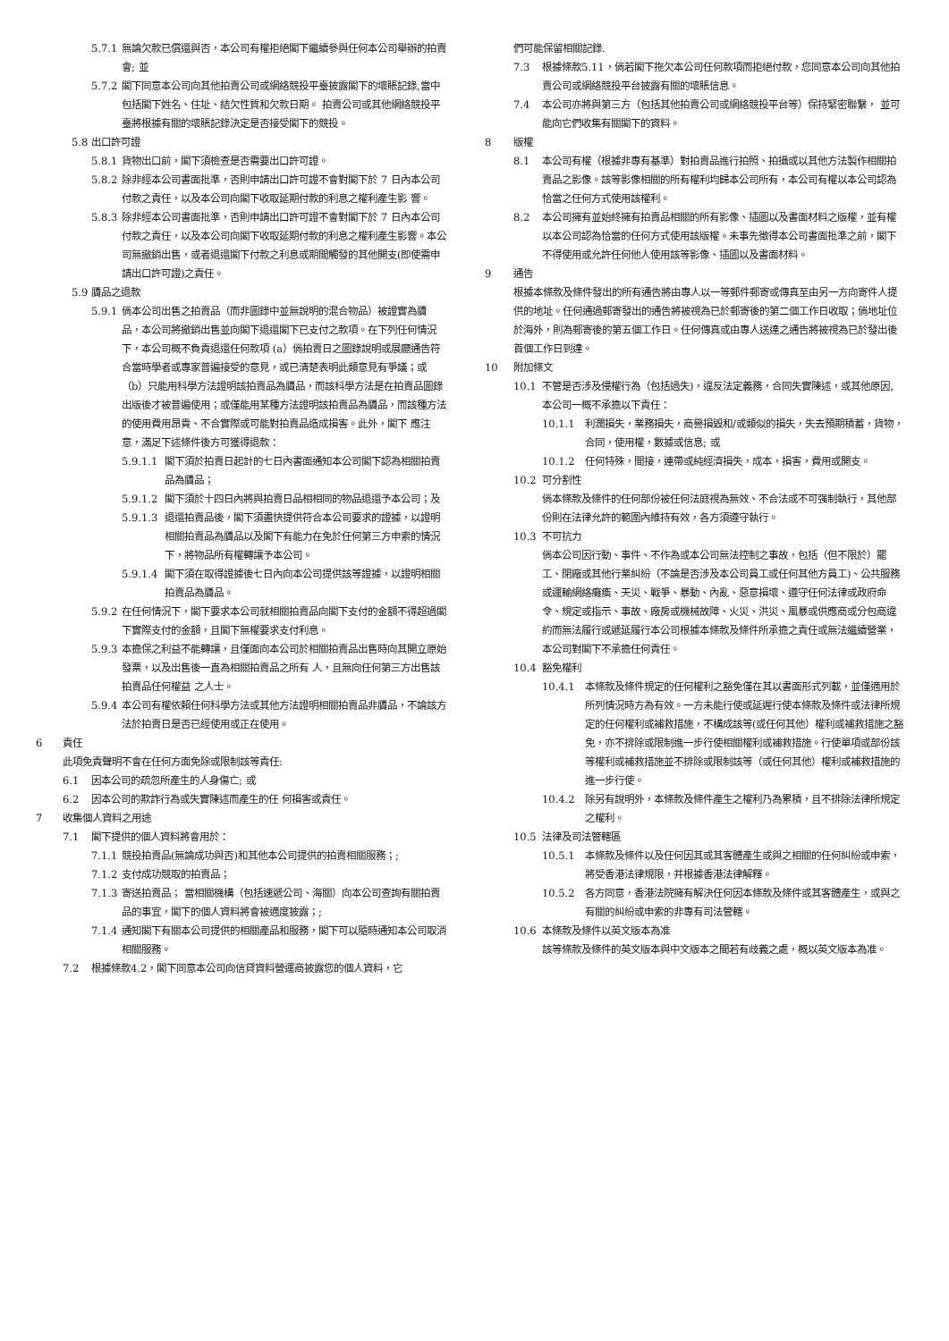5.7.1 無論欠款已償還與否，本公司有權拒絕閣下繼續參與任何本公司舉辦的拍賣會; 並
5.7.2 閣下同意本公司向其他拍賣公司或網絡競投平臺披露閣下的壞賬記錄,當中包括閣下姓名、住址、結欠性質和欠款日期。 拍賣公司或其他網絡競投平臺將根據有關的壞賬記錄決定是否接受閣下的競投。
5.8 出口許可證
5.8.1 貨物出口前，閣下須檢查是否需要出口許可證。
5.8.2 除非經本公司書面批準，否則申請出口許可證不會對閣下於 7 日內本公司付款之責任，以及本公司向閣下收取延期付款的利息之權利產生影 響。
5.8.3 除非經本公司書面批準，否則申請出口許可證不會對閣下於 7 日內本公司付款之責任，以及本公司向閣下收取延期付款的利息之權利產生影響。本公司無撤銷出售，或者退還閣下付款之利息或期間觸發的其他開支(即使需申請出口許可證)之責任。
5.9 贗品之退款
5.9.1 倘本公司出售之拍賣品（而非圖錄中並無說明的混合物品）被證實為贗 品，本公司將撤銷出售並向閣下退還閣下已支付之款項。在下列任何情況下，本公司概不負責退還任何款項 (a）倘拍賣日之圖錄說明或展廳通告符合當時學者或專家普遍接受的意見，或已清楚表明此類意見有爭議；或（b）只能用科學方法證明該拍賣品為贗品，而該科學方法是在拍賣品圖錄出版後才被普遍使用；或僅能用某種方法證明該拍賣品為贗品，而該種方法的使用費用昂貴、不合實際或可能對拍賣品造成損害。此外，閣下 應注意，滿足下述條件後方可獲得退款：
5.9.1.1 閣下須於拍賣日起計的七日內書面通知本公司閣下認為相關拍賣品為贗品；
5.9.1.2 閣下須於十四日內將與拍賣日品相相同的物品退還予本公司；及
5.9.1.3 退還拍賣品後，閣下須盡快提供符合本公司要求的證據，以證明相關拍賣品為贗品以及閣下有能力在免於任何第三方申索的情況下，將物品所有權轉讓予本公司。
5.9.1.4 閣下須在取得證據後七日內向本公司提供該等證據，以證明相關拍賣品為贗品。
5.9.2 在任何情況下，閣下要求本公司就相關拍賣品向閣下支付的金額不得超過閣下實際支付的金額，且閣下無權要求支付利息。
5.9.3 本擔保之利益不能轉讓，且僅面向本公司於相關拍賣品出售時向其開立原始發票，以及出售後一直為相關拍賣品之所有 人，且無向任何第三方出售該拍賣品任何權益 之人士。
5.9.4 本公司有權依賴任何科學方法或其他方法證明相關拍賣品非贗品，不論該方法於拍賣日是否已經使用或正在使用。
6 責任
此項免責聲明不會在任何方面免除或限制該等責任:
6.1 因本公司的疏忽所產生的人身傷亡; 或
6.2 因本公司的欺詐行為或失實陳述而產生的任 何損害或責任。
7 收集個人資料之用途
7.1 閣下提供的個人資料將會用於：
7.1.1 競投拍賣品(無論成功與否)和其他本公司提供的拍賣相關服務；;
7.1.2 支付成功競取的拍賣品；
7.1.3 寄送拍賣品； 當相關機構（包括速遞公司、海關）向本公司查詢有關拍賣品的事宜，閣下的個人資料將會被適度披露；;
7.1.4 通知閣下有關本公司提供的相關產品和服務，閣下可以隨時通知本公司取消相關服務。
7.2 根據條款4.2，閣下同意本公司向信貸資料營運商披露您的個人資料，它
們可能保留相關記錄.
7.3 根據條款5.11，倘若閣下拖欠本公司任何款項而拒絕付款，您同意本公司向其他拍賣公司或網絡競投平台披露有關的壞賬信息。
7.4 本公司亦將與第三方（包括其他拍賣公司或網絡競投平台等）保持緊密聯繫， 並可能向它們收集有關閣下的資料。
8 版權
8.1 本公司有權（根據非專有基準）對拍賣品進行拍照、拍攝或以其他方法製作相關拍賣品之影像。該等影像相關的所有權利均歸本公司所有，本公司有權以本公司認為恰當之任何方式使用該權利。
8.2 本公司擁有並始終擁有拍賣品相關的所有影像、插圖以及書面材料之版權，並有權以本公司認為恰當的任何方式使用該版權。未事先徵得本公司書面批準之前，閣下不得使用或允許任何他人使用該等影像、插圖以及書面材料。
9 通告
根據本條款及條件發出的所有通告將由專人以一等郵件郵寄或傳真至由另一方向寄件人提供的地址。任何通過郵寄發出的通告將被視為已於郵寄後的第二個工作日收取；倘地址位於海外，則為郵寄後的第五個工作日。任何傳真或由專人送達之通告將被視為已於發出後首個工作日到達。
10 附加條文
10.1 不管是否涉及侵權行為（包括過失)，違反法定義務，合同失實陳述，或其他原因, 本公司一概不承擔以下責任：
10.1.1 利潤損失，業務損失，商譽損毀和/或類似的損失，失去預期積蓄，貨物，合同，使用權，數據或信息; 或
10.1.2 任何特殊，間接，連帶或純經濟損失，成本，損害，費用或開支。
10.2 可分割性
倘本條款及條件的任何部份被任何法庭視為無效、不合法或不可强制執行，其他部份則在法律允許的範圍內維持有效，各方須遵守執行。
10.3 不可抗力
倘本公司因行動、事件、不作為或本公司無法控制之事故，包括（但不限於）罷工、閉廠或其他行業糾紛（不論是否涉及本公司員工或任何其他方員工)、公共服務或運輸網絡癱瘓、天災、戰爭、暴動、內亂、惡意損壞、遵守任何法律或政府命令、規定或指示、事故、廠房或機械故障、火災、洪災、風暴或供應商或分包商違約而無法履行或遞延履行本公司根據本條款及條件所承擔之責任或無法繼續營業，本公司對閣下不承擔任何責任。
10.4 豁免權利
10.4.1 本條款及條件規定的任何權利之豁免僅在其以書面形式列載，並僅適用於所列情況時方為有效。一方未能行使或延遲行使本條款及條件或法律所規定的任何權利或補救措施，不構成該等(或任何其他）權利或補救措施之豁免，亦不排除或限制進一步行使相關權利或補救措施。行使單項或部份該等權利或補救措施並不排除或限制該等（或任何其他）權利或補救措施的進一步行使。
10.4.2 除另有說明外，本條款及條件產生之權利乃為累積，且不排除法律所規定之權利。
10.5 法律及司法管轄區
10.5.1 本條款及條件以及任何因其或其客體產生或與之相關的任何糾紛或申索， 將受香港法律規限，并根據香港法律解釋。
10.5.2 各方同意，香港法院擁有解決任何因本條款及條件或其客體產生，或與之有關的糾紛或申索的非專有司法管轄。
10.6 本條款及條件以英文版本為准
該等條款及條件的英文版本與中文版本之間若有歧義之處，概以英文版本為准。